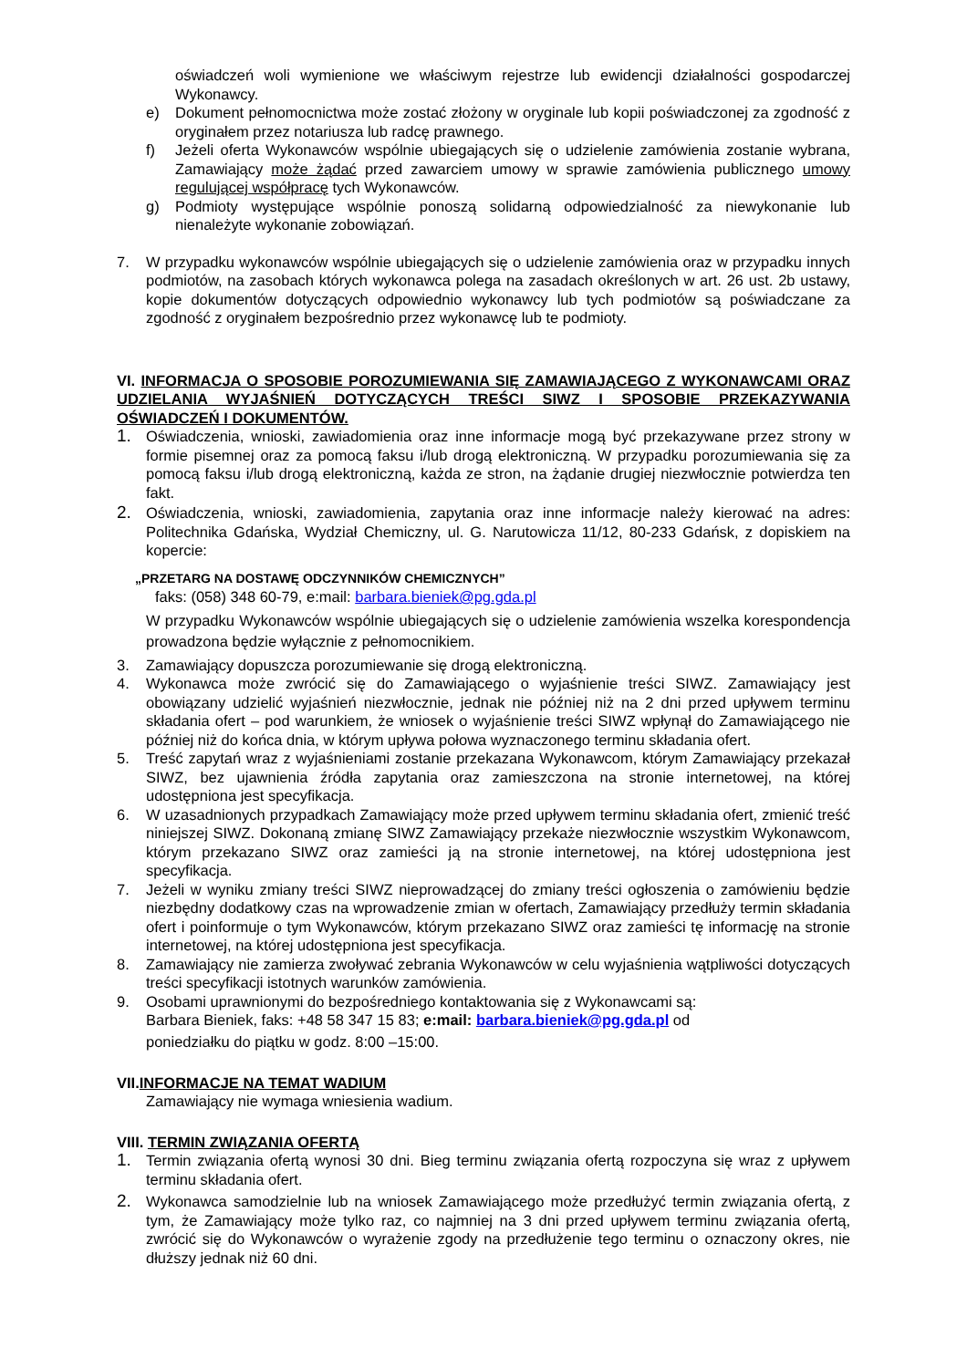oświadczeń woli wymienione we właściwym rejestrze lub ewidencji działalności gospodarczej Wykonawcy.
e) Dokument pełnomocnictwa może zostać złożony w oryginale lub kopii poświadczonej za zgodność z oryginałem przez notariusza lub radcę prawnego.
f) Jeżeli oferta Wykonawców wspólnie ubiegających się o udzielenie zamówienia zostanie wybrana, Zamawiający może żądać przed zawarciem umowy w sprawie zamówienia publicznego umowy regulującej współpracę tych Wykonawców.
g) Podmioty występujące wspólnie ponoszą solidarną odpowiedzialność za niewykonanie lub nienależyte wykonanie zobowiązań.
7. W przypadku wykonawców wspólnie ubiegających się o udzielenie zamówienia oraz w przypadku innych podmiotów, na zasobach których wykonawca polega na zasadach określonych w art. 26 ust. 2b ustawy, kopie dokumentów dotyczących odpowiednio wykonawcy lub tych podmiotów są poświadczane za zgodność z oryginałem bezpośrednio przez wykonawcę lub te podmioty.
VI. INFORMACJA O SPOSOBIE POROZUMIEWANIA SIĘ ZAMAWIAJĄCEGO Z WYKONAWCAMI ORAZ UDZIELANIA WYJAŚNIEŃ DOTYCZĄCYCH TREŚCI SIWZ I SPOSOBIE PRZEKAZYWANIA OŚWIADCZEŃ I DOKUMENTÓW.
1. Oświadczenia, wnioski, zawiadomienia oraz inne informacje mogą być przekazywane przez strony w formie pisemnej oraz za pomocą faksu i/lub drogą elektroniczną. W przypadku porozumiewania się za pomocą faksu i/lub drogą elektroniczną, każda ze stron, na żądanie drugiej niezwłocznie potwierdza ten fakt.
2. Oświadczenia, wnioski, zawiadomienia, zapytania oraz inne informacje należy kierować na adres: Politechnika Gdańska, Wydział Chemiczny, ul. G. Narutowicza 11/12, 80-233 Gdańsk, z dopiskiem na kopercie:
„PRZETARG NA DOSTAWĘ ODCZYNNIKÓW CHEMICZNYCH”
faks: (058) 348 60-79, e:mail: barbara.bieniek@pg.gda.pl
W przypadku Wykonawców wspólnie ubiegających się o udzielenie zamówienia wszelka korespondencja prowadzona będzie wyłącznie z pełnomocnikiem.
3. Zamawiający dopuszcza porozumiewanie się drogą elektroniczną.
4. Wykonawca może zwrócić się do Zamawiającego o wyjaśnienie treści SIWZ. Zamawiający jest obowiązany udzielić wyjaśnień niezwłocznie, jednak nie później niż na 2 dni przed upływem terminu składania ofert – pod warunkiem, że wniosek o wyjaśnienie treści SIWZ wpłynął do Zamawiającego nie później niż do końca dnia, w którym upływa połowa wyznaczonego terminu składania ofert.
5. Treść zapytań wraz z wyjaśnieniami zostanie przekazana Wykonawcom, którym Zamawiający przekazał SIWZ, bez ujawnienia źródła zapytania oraz zamieszczona na stronie internetowej, na której udostępniona jest specyfikacja.
6. W uzasadnionych przypadkach Zamawiający może przed upływem terminu składania ofert, zmienić treść niniejszej SIWZ. Dokonaną zmianę SIWZ Zamawiający przekaże niezwłocznie wszystkim Wykonawcom, którym przekazano SIWZ oraz zamieści ją na stronie internetowej, na której udostępniona jest specyfikacja.
7. Jeżeli w wyniku zmiany treści SIWZ nieprowadzącej do zmiany treści ogłoszenia o zamówieniu będzie niezbędny dodatkowy czas na wprowadzenie zmian w ofertach, Zamawiający przedłuży termin składania ofert i poinformuje o tym Wykonawców, którym przekazano SIWZ oraz zamieści tę informację na stronie internetowej, na której udostępniona jest specyfikacja.
8. Zamawiający nie zamierza zwoływać zebrania Wykonawców w celu wyjaśnienia wątpliwości dotyczących treści specyfikacji istotnych warunków zamówienia.
9. Osobami uprawnionymi do bezpośredniego kontaktowania się z Wykonawcami są:
Barbara Bieniek, faks: +48 58 347 15 83; e:mail: barbara.bieniek@pg.gda.pl od
poniedziałku do piątku w godz. 8:00 –15:00.
VII.INFORMACJE NA TEMAT WADIUM
Zamawiający nie wymaga wniesienia wadium.
VIII. TERMIN ZWIĄZANIA OFERTĄ
1. Termin związania ofertą wynosi 30 dni. Bieg terminu związania ofertą rozpoczyna się wraz z upływem terminu składania ofert.
2. Wykonawca samodzielnie lub na wniosek Zamawiającego może przedłużyć termin związania ofertą, z tym, że Zamawiający może tylko raz, co najmniej na 3 dni przed upływem terminu związania ofertą, zwrócić się do Wykonawców o wyrażenie zgody na przedłużenie tego terminu o oznaczony okres, nie dłuższy jednak niż 60 dni.